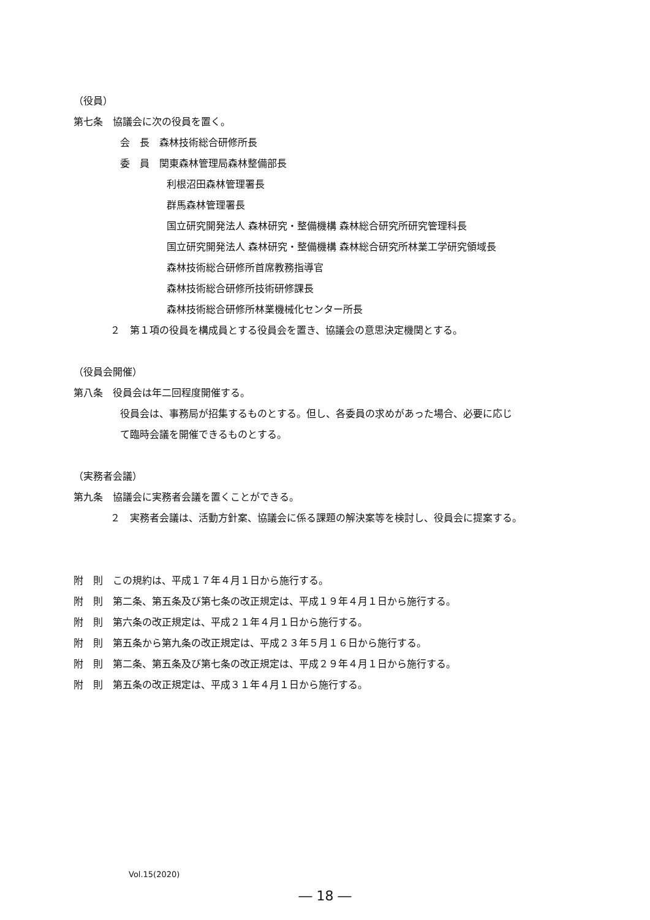（役員）
第七条　協議会に次の役員を置く。
会　長　森林技術総合研修所長
委　員　関東森林管理局森林整備部長
利根沼田森林管理署長
群馬森林管理署長
国立研究開発法人 森林研究・整備機構 森林総合研究所研究管理科長
国立研究開発法人 森林研究・整備機構 森林総合研究所林業工学研究領域長
森林技術総合研修所首席教務指導官
森林技術総合研修所技術研修課長
森林技術総合研修所林業機械化センター所長
２　第１項の役員を構成員とする役員会を置き、協議会の意思決定機関とする。
（役員会開催）
第八条　役員会は年二回程度開催する。
役員会は、事務局が招集するものとする。但し、各委員の求めがあった場合、必要に応じ
て臨時会議を開催できるものとする。
（実務者会議）
第九条　協議会に実務者会議を置くことができる。
２　実務者会議は、活動方針案、協議会に係る課題の解決案等を検討し、役員会に提案する。
附　則　この規約は、平成１７年４月１日から施行する。
附　則　第二条、第五条及び第七条の改正規定は、平成１９年４月１日から施行する。
附　則　第六条の改正規定は、平成２１年４月１日から施行する。
附　則　第五条から第九条の改正規定は、平成２３年５月１６日から施行する。
附　則　第二条、第五条及び第七条の改正規定は、平成２９年４月１日から施行する。
附　則　第五条の改正規定は、平成３１年４月１日から施行する。
Vol.15(2020)
― 18 ―